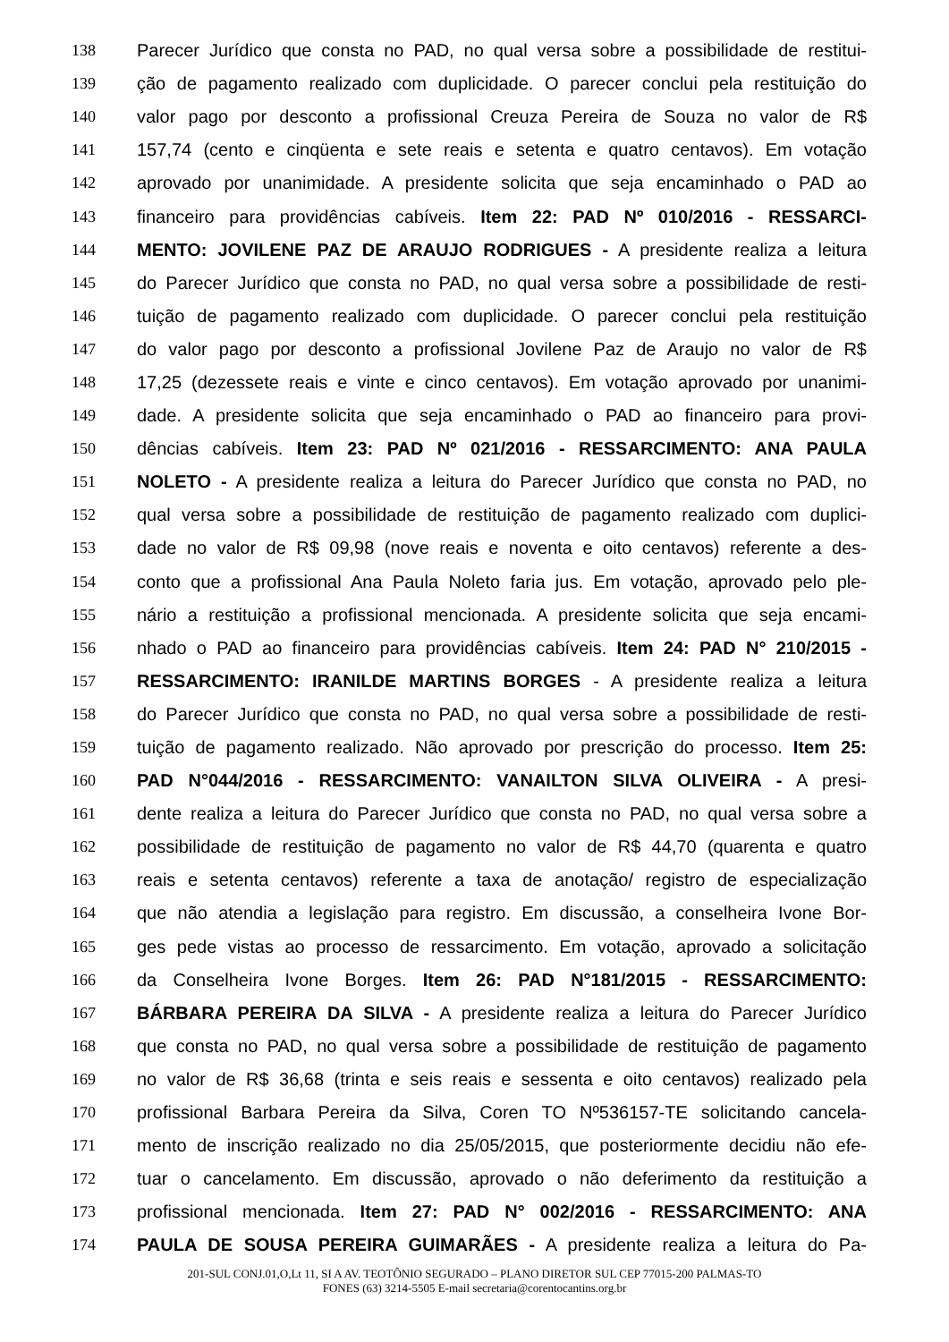138 Parecer Jurídico que consta no PAD, no qual versa sobre a possibilidade de restitui-
139 ção de pagamento realizado com duplicidade. O parecer conclui pela restituição do
140 valor pago por desconto a profissional Creuza Pereira de Souza no valor de R$
141 157,74 (cento e cinqüenta e sete reais e setenta e quatro centavos). Em votação
142 aprovado por unanimidade. A presidente solicita que seja encaminhado o PAD ao
143 financeiro para providências cabíveis. Item 22: PAD Nº 010/2016 - RESSARCI-
144 MENTO: JOVILENE PAZ DE ARAUJO RODRIGUES - A presidente realiza a leitura
145 do Parecer Jurídico que consta no PAD, no qual versa sobre a possibilidade de resti-
146 tuição de pagamento realizado com duplicidade. O parecer conclui pela restituição
147 do valor pago por desconto a profissional Jovilene Paz de Araujo no valor de R$
148 17,25 (dezessete reais e vinte e cinco centavos). Em votação aprovado por unanimi-
149 dade. A presidente solicita que seja encaminhado o PAD ao financeiro para provi-
150 dências cabíveis. Item 23: PAD Nº 021/2016 - RESSARCIMENTO: ANA PAULA
151 NOLETO - A presidente realiza a leitura do Parecer Jurídico que consta no PAD, no
152 qual versa sobre a possibilidade de restituição de pagamento realizado com duplici-
153 dade no valor de R$ 09,98 (nove reais e noventa e oito centavos) referente a des-
154 conto que a profissional Ana Paula Noleto faria jus. Em votação, aprovado pelo ple-
155 nário a restituição a profissional mencionada. A presidente solicita que seja encami-
156 nhado o PAD ao financeiro para providências cabíveis. Item 24: PAD N° 210/2015 -
157 RESSARCIMENTO: IRANILDE MARTINS BORGES - A presidente realiza a leitura
158 do Parecer Jurídico que consta no PAD, no qual versa sobre a possibilidade de resti-
159 tuição de pagamento realizado. Não aprovado por prescrição do processo. Item 25:
160 PAD N°044/2016 - RESSARCIMENTO: VANAILTON SILVA OLIVEIRA - A presi-
161 dente realiza a leitura do Parecer Jurídico que consta no PAD, no qual versa sobre a
162 possibilidade de restituição de pagamento no valor de R$ 44,70 (quarenta e quatro
163 reais e setenta centavos) referente a taxa de anotação/ registro de especialização
164 que não atendia a legislação para registro. Em discussão, a conselheira Ivone Bor-
165 ges pede vistas ao processo de ressarcimento. Em votação, aprovado a solicitação
166 da Conselheira Ivone Borges. Item 26: PAD N°181/2015 - RESSARCIMENTO:
167 BÁRBARA PEREIRA DA SILVA - A presidente realiza a leitura do Parecer Jurídico
168 que consta no PAD, no qual versa sobre a possibilidade de restituição de pagamento
169 no valor de R$ 36,68 (trinta e seis reais e sessenta e oito centavos) realizado pela
170 profissional Barbara Pereira da Silva, Coren TO Nº536157-TE solicitando cancela-
171 mento de inscrição realizado no dia 25/05/2015, que posteriormente decidiu não efe-
172 tuar o cancelamento. Em discussão, aprovado o não deferimento da restituição a
173 profissional mencionada. Item 27: PAD N° 002/2016 - RESSARCIMENTO: ANA
174 PAULA DE SOUSA PEREIRA GUIMARÃES - A presidente realiza a leitura do Pa-
201-SUL CONJ.01,O,Lt 11, SI A AV. TEOTÔNIO SEGURADO – PLANO DIRETOR SUL CEP 77015-200 PALMAS-TO
FONES (63) 3214-5505 E-mail secretaria@corentocantins.org.br